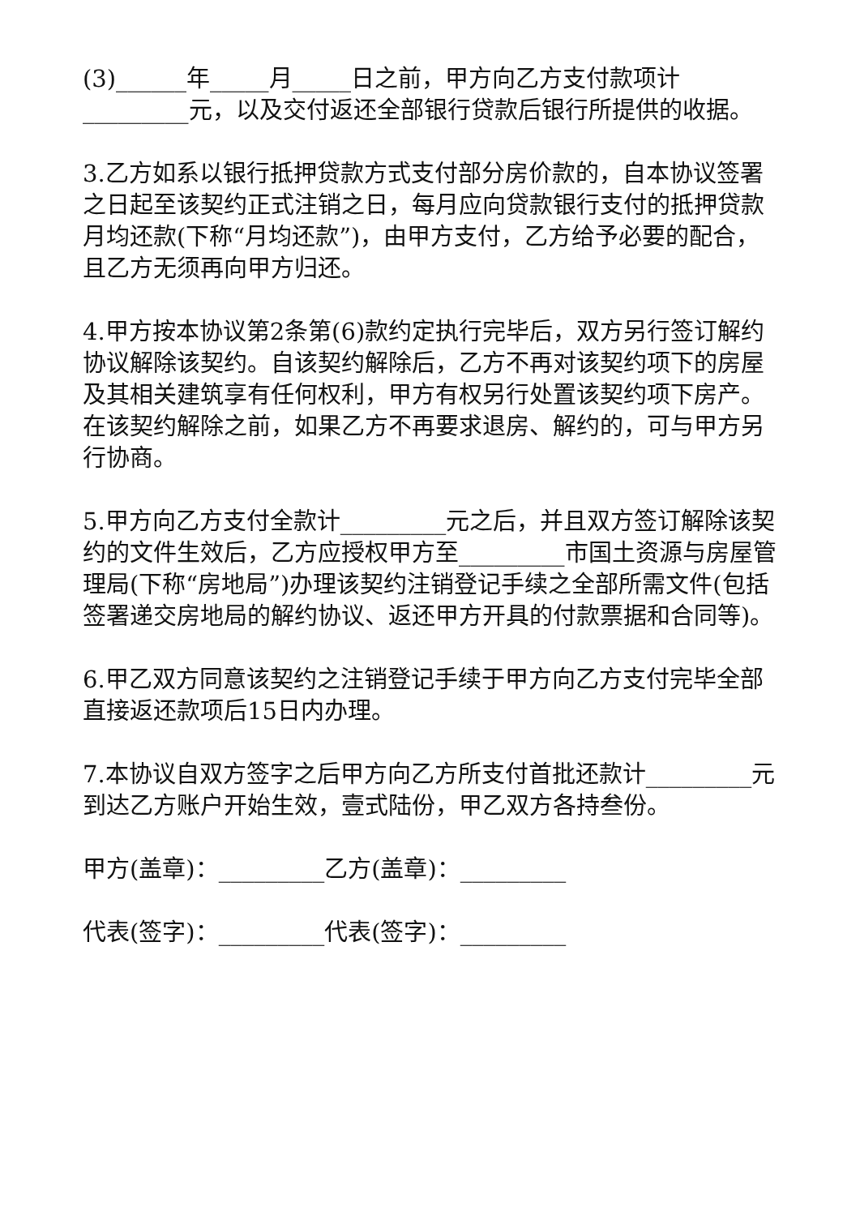(3)______年_____月_____日之前，甲方向乙方支付款项计_________元，以及交付返还全部银行贷款后银行所提供的收据。
3.乙方如系以银行抵押贷款方式支付部分房价款的，自本协议签署之日起至该契约正式注销之日，每月应向贷款银行支付的抵押贷款月均还款(下称“月均还款”)，由甲方支付，乙方给予必要的配合，且乙方无须再向甲方归还。
4.甲方按本协议第2条第(6)款约定执行完毕后，双方另行签订解约协议解除该契约。自该契约解除后，乙方不再对该契约项下的房屋及其相关建筑享有任何权利，甲方有权另行处置该契约项下房产。在该契约解除之前，如果乙方不再要求退房、解约的，可与甲方另行协商。
5.甲方向乙方支付全款计_________元之后，并且双方签订解除该契约的文件生效后，乙方应授权甲方至_________市国土资源与房屋管理局(下称“房地局”)办理该契约注销登记手续之全部所需文件(包括签署递交房地局的解约协议、返还甲方开具的付款票据和合同等)。
6.甲乙双方同意该契约之注销登记手续于甲方向乙方支付完毕全部直接返还款项后15日内办理。
7.本协议自双方签字之后甲方向乙方所支付首批还款计_________元到达乙方账户开始生效，壹式陆份，甲乙双方各持叁份。
甲方(盖章)：_________乙方(盖章)：_________
代表(签字)：_________代表(签字)：_________